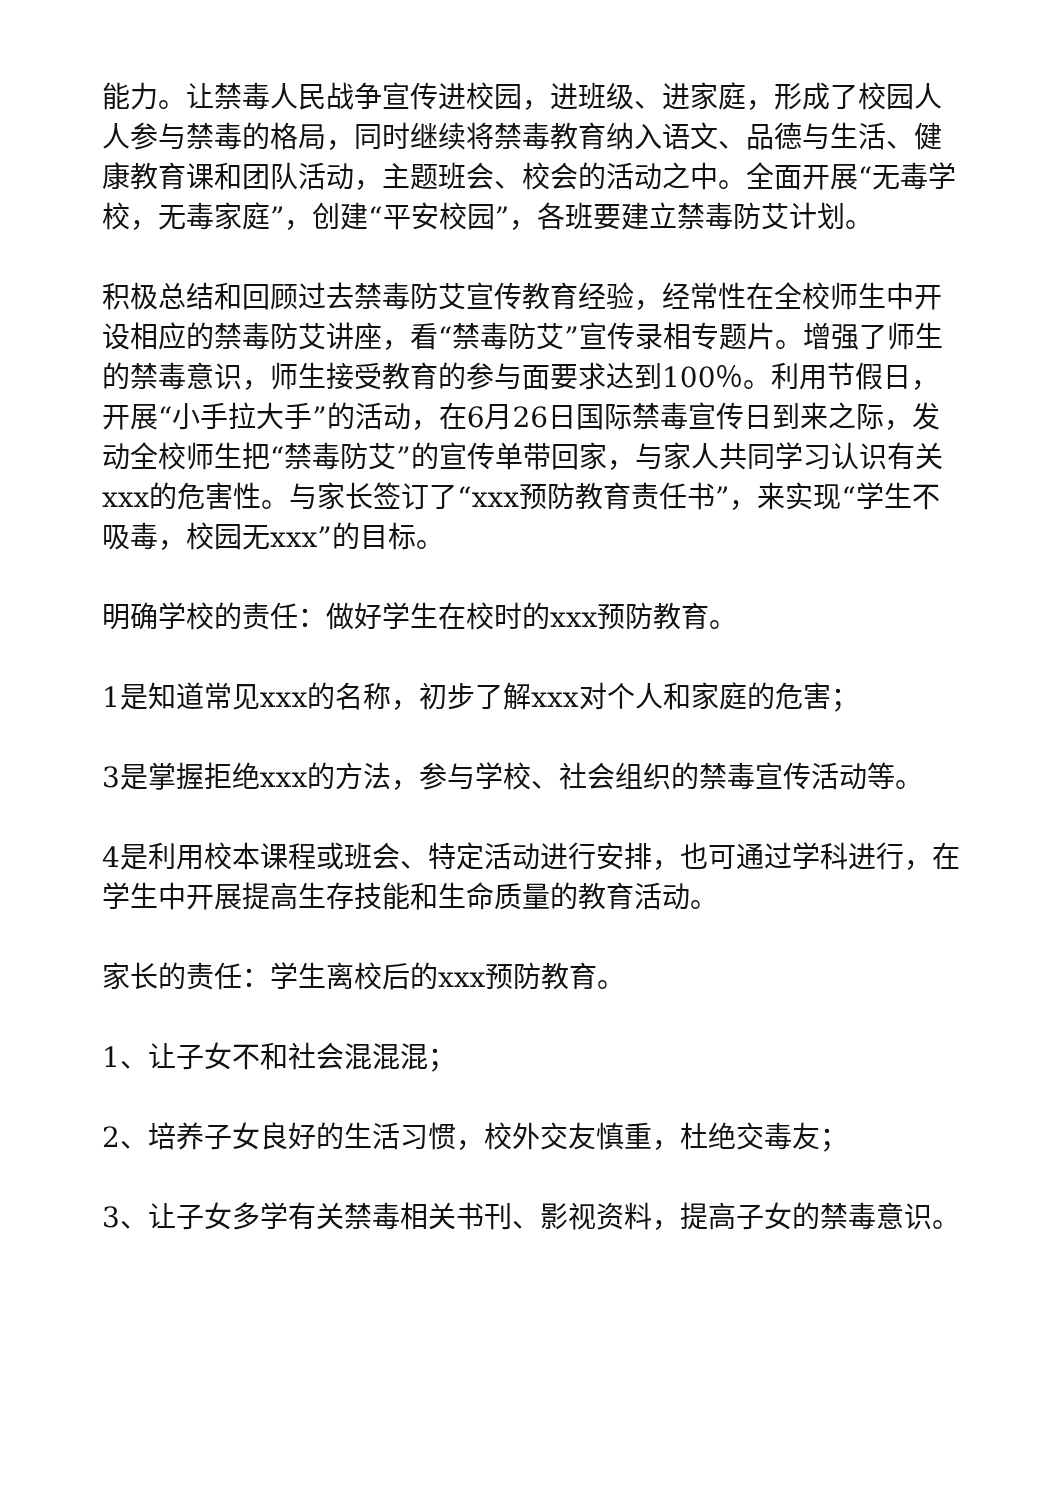能力。让禁毒人民战争宣传进校园，进班级、进家庭，形成了校园人人参与禁毒的格局，同时继续将禁毒教育纳入语文、品德与生活、健康教育课和团队活动，主题班会、校会的活动之中。全面开展“无毒学校，无毒家庭”，创建“平安校园”，各班要建立禁毒防艾计划。
积极总结和回顾过去禁毒防艾宣传教育经验，经常性在全校师生中开设相应的禁毒防艾讲座，看“禁毒防艾”宣传录相专题片。增强了师生的禁毒意识，师生接受教育的参与面要求达到100％。利用节假日，开展“小手拉大手”的活动，在6月26日国际禁毒宣传日到来之际，发动全校师生把“禁毒防艾”的宣传单带回家，与家人共同学习认识有关xxx的危害性。与家长签订了“xxx预防教育责任书”，来实现“学生不吸毒，校园无xxx”的目标。
明确学校的责任：做好学生在校时的xxx预防教育。
1是知道常见xxx的名称，初步了解xxx对个人和家庭的危害；
3是掌握拒绝xxx的方法，参与学校、社会组织的禁毒宣传活动等。
4是利用校本课程或班会、特定活动进行安排，也可通过学科进行，在学生中开展提高生存技能和生命质量的教育活动。
家长的责任：学生离校后的xxx预防教育。
1、让子女不和社会混混混；
2、培养子女良好的生活习惯，校外交友慎重，杜绝交毒友；
3、让子女多学有关禁毒相关书刊、影视资料，提高子女的禁毒意识。